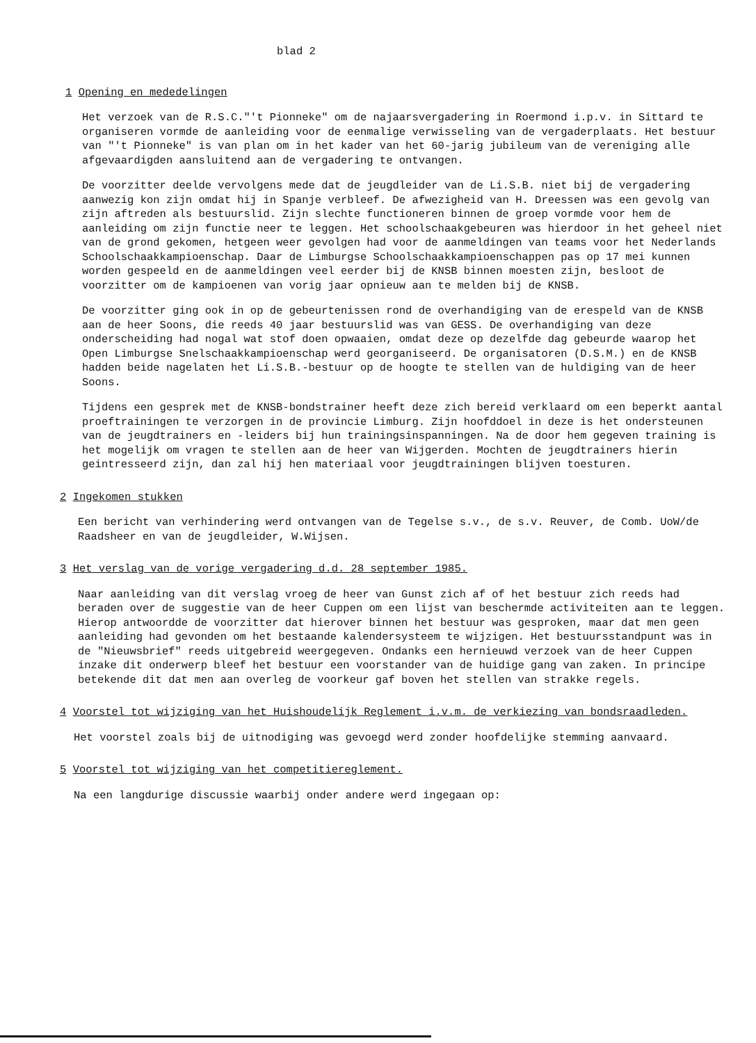blad 2
1 Opening en mededelingen
Het verzoek van de R.S.C."'t Pionneke" om de najaarsvergadering in Roermond i.p.v. in Sittard te organiseren vormde de aanleiding voor de eenmalige verwisseling van de vergaderplaats. Het bestuur van "'t Pionneke" is van plan om in het kader van het 60-jarig jubileum van de vereniging alle afgevaardigden aansluitend aan de vergadering te ontvangen.
De voorzitter deelde vervolgens mede dat de jeugdleider van de Li.S.B. niet bij de vergadering aanwezig kon zijn omdat hij in Spanje verbleef. De afwezigheid van H. Dreessen was een gevolg van zijn aftreden als bestuurslid. Zijn slechte functioneren binnen de groep vormde voor hem de aanleiding om zijn functie neer te leggen. Het schoolschaakgebeuren was hierdoor in het geheel niet van de grond gekomen, hetgeen weer gevolgen had voor de aanmeldingen van teams voor het Nederlands Schoolschaakkampioenschap. Daar de Limburgse Schoolschaakkampioenschappen pas op 17 mei kunnen worden gespeeld en de aanmeldingen veel eerder bij de KNSB binnen moesten zijn, besloot de voorzitter om de kampioenen van vorig jaar opnieuw aan te melden bij de KNSB.
De voorzitter ging ook in op de gebeurtenissen rond de overhandiging van de erespeld van de KNSB aan de heer Soons, die reeds 40 jaar bestuurslid was van GESS. De overhandiging van deze onderscheiding had nogal wat stof doen opwaaien, omdat deze op dezelfde dag gebeurde waarop het Open Limburgse Snelschaakkampioenschap werd georganiseerd. De organisatoren (D.S.M.) en de KNSB hadden beide nagelaten het Li.S.B.-bestuur op de hoogte te stellen van de huldiging van de heer Soons.
Tijdens een gesprek met de KNSB-bondstrainer heeft deze zich bereid verklaard om een beperkt aantal proeftrainingen te verzorgen in de provincie Limburg. Zijn hoofddoel in deze is het ondersteunen van de jeugdtrainers en -leiders bij hun trainingsinspanningen. Na de door hem gegeven training is het mogelijk om vragen te stellen aan de heer van Wijgerden. Mochten de jeugdtrainers hierin geintresseerd zijn, dan zal hij hen materiaal voor jeugdtrainingen blijven toesturen.
2 Ingekomen stukken
Een bericht van verhindering werd ontvangen van de Tegelse s.v., de s.v. Reuver, de Comb. UoW/de Raadsheer en van de jeugdleider, W.Wijsen.
3 Het verslag van de vorige vergadering d.d. 28 september 1985.
Naar aanleiding van dit verslag vroeg de heer van Gunst zich af of het bestuur zich reeds had beraden over de suggestie van de heer Cuppen om een lijst van beschermde activiteiten aan te leggen. Hierop antwoordde de voorzitter dat hierover binnen het bestuur was gesproken, maar dat men geen aanleiding had gevonden om het bestaande kalendersysteem te wijzigen. Het bestuursstandpunt was in de "Nieuwsbrief" reeds uitgebreid weergegeven. Ondanks een hernieuwd verzoek van de heer Cuppen inzake dit onderwerp bleef het bestuur een voorstander van de huidige gang van zaken. In principe betekende dit dat men aan overleg de voorkeur gaf boven het stellen van strakke regels.
4 Voorstel tot wijziging van het Huishoudelijk Reglement i.v.m. de verkiezing van bondsraadleden.
Het voorstel zoals bij de uitnodiging was gevoegd werd zonder hoofdelijke stemming aanvaard.
5 Voorstel tot wijziging van het competitiereglement.
Na een langdurige discussie waarbij onder andere werd ingegaan op: